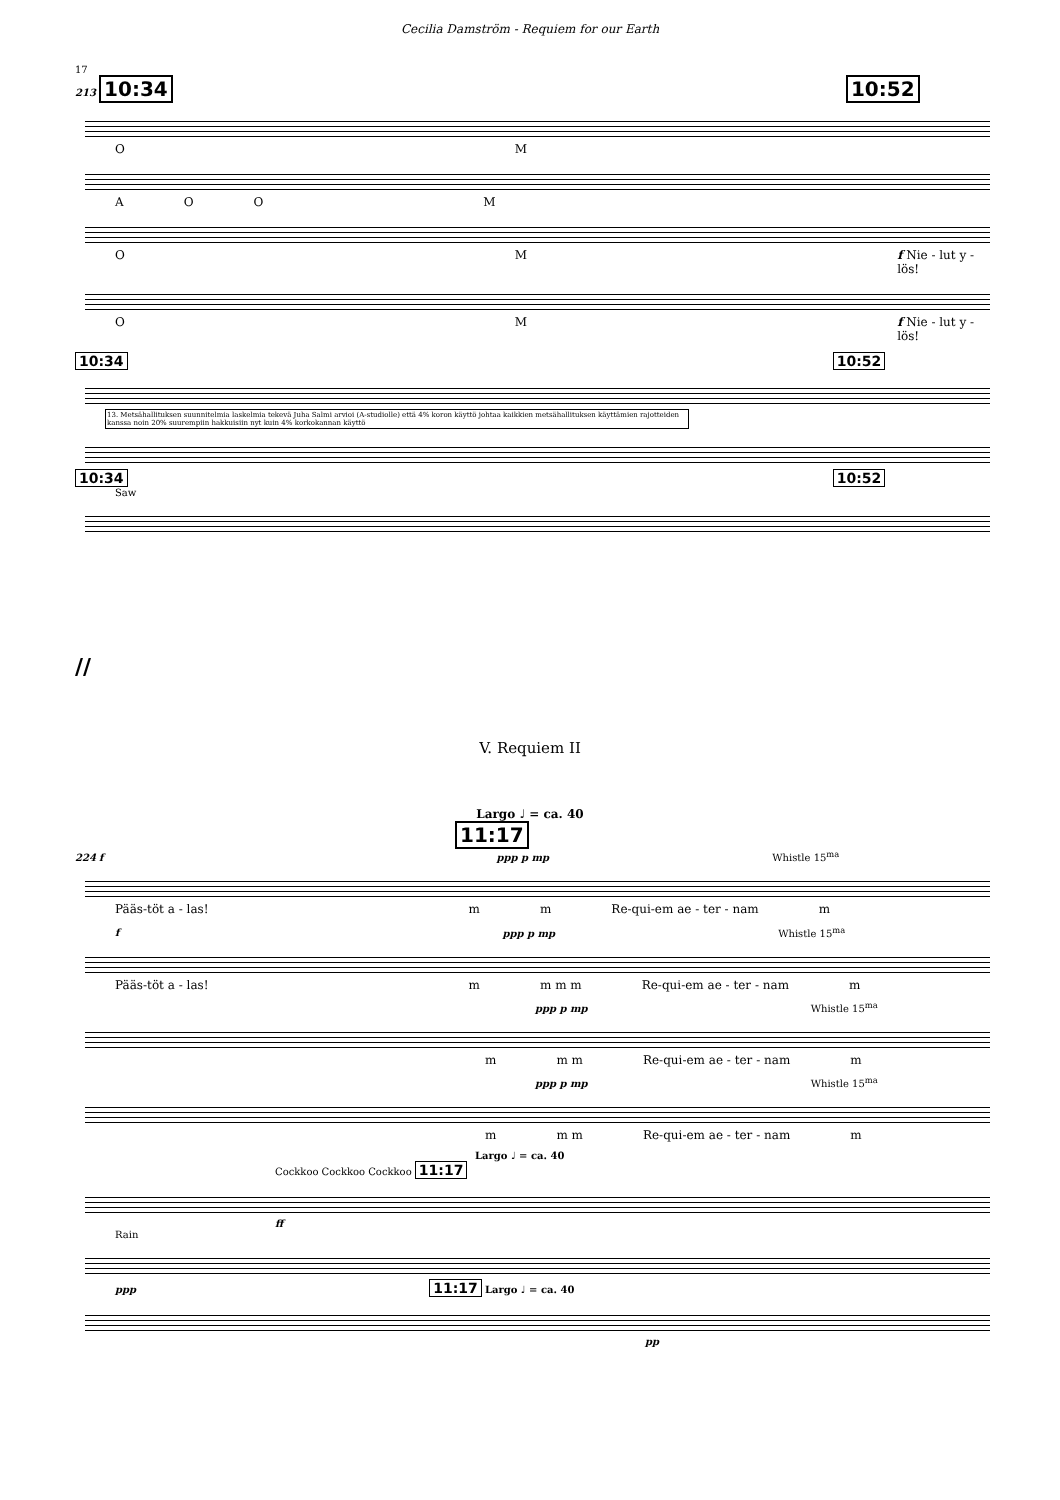Cecilia Damström - Requiem for our Earth
17
213 10:34 10:52
OM
AOOM
OM f Nie - lut y - lös!
OM f Nie - lut y - lös!
10:34 10:52
13. Metsähallituksen suunnitelmia laskelmia tekevä Juha Salmi arvioi (A-studiolle) että 4% koron käyttö johtaa kaikkien metsähallituksen käyttämien rajotteiden kanssa noin 20% suurempiin hakkuisiin nyt kuin 4% korkokannan käyttö
10:34 10:52
Saw
//
V. Requiem II
Largo ♩ = ca. 40
11:17
224 f ppp p mp Whistle 15<sup>ma</sup>
Pääs-töt a - las! mm Re-qui-em ae - ter - nam m
f ppp p mp Whistle 15<sup>ma</sup>
Pääs-töt a - las! m m m m Re-qui-em ae - ter - nam m
ppp p mp Whistle 15<sup>ma</sup>
m m m Re-qui-em ae - ter - nam m
ppp p mp Whistle 15<sup>ma</sup>
m m m Re-qui-em ae - ter - nam m
Largo ♩ = ca. 40
Cockkoo Cockkoo Cockkoo 11:17
ff
Rain
ppp 11:17 Largo ♩ = ca. 40
pp